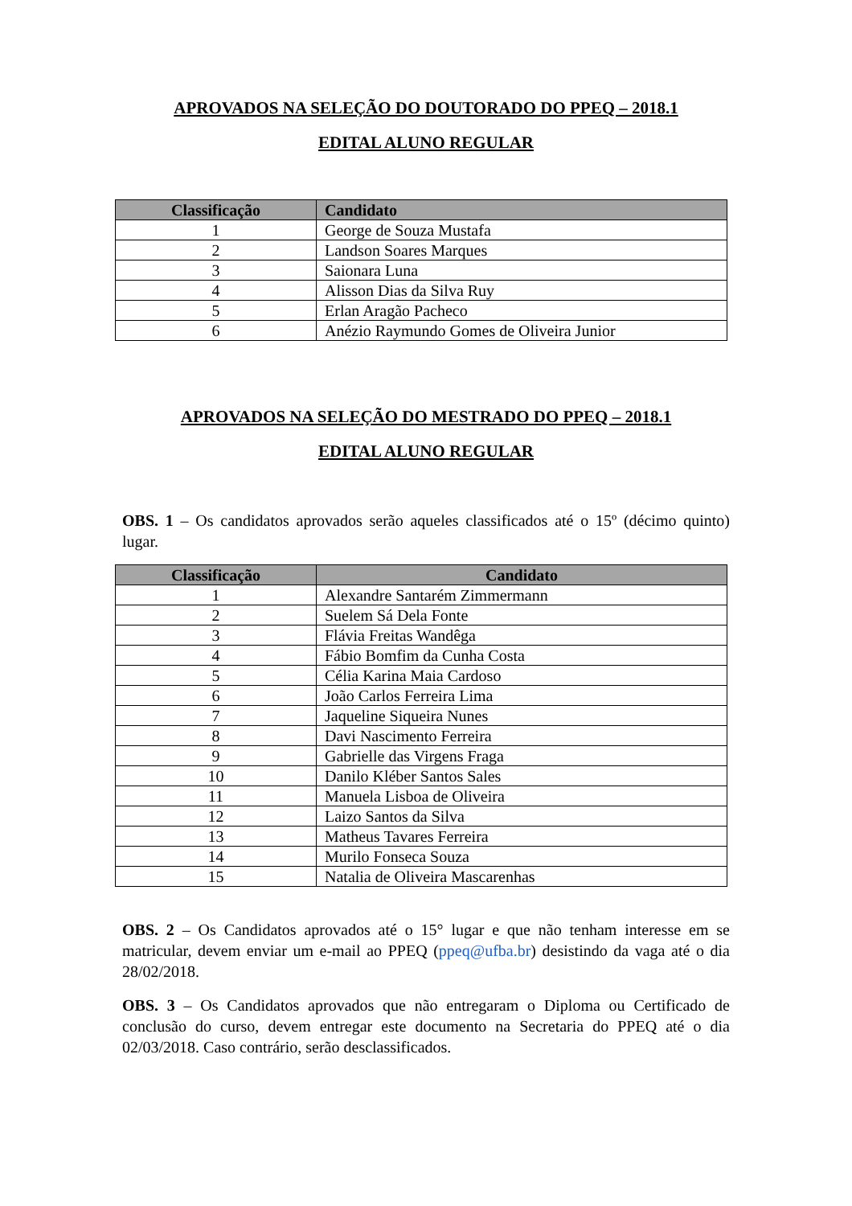APROVADOS NA SELEÇÃO DO DOUTORADO DO PPEQ – 2018.1
EDITAL ALUNO REGULAR
| Classificação | Candidato |
| --- | --- |
| 1 | George de Souza Mustafa |
| 2 | Landson Soares Marques |
| 3 | Saionara Luna |
| 4 | Alisson Dias da Silva Ruy |
| 5 | Erlan Aragão Pacheco |
| 6 | Anézio Raymundo Gomes de Oliveira Junior |
APROVADOS NA SELEÇÃO DO MESTRADO DO PPEQ – 2018.1
EDITAL ALUNO REGULAR
OBS. 1 – Os candidatos aprovados serão aqueles classificados até o 15º (décimo quinto) lugar.
| Classificação | Candidato |
| --- | --- |
| 1 | Alexandre Santarém Zimmermann |
| 2 | Suelem Sá Dela Fonte |
| 3 | Flávia Freitas Wandêga |
| 4 | Fábio Bomfim da Cunha Costa |
| 5 | Célia Karina Maia Cardoso |
| 6 | João Carlos Ferreira Lima |
| 7 | Jaqueline Siqueira Nunes |
| 8 | Davi Nascimento Ferreira |
| 9 | Gabrielle das Virgens Fraga |
| 10 | Danilo Kléber Santos Sales |
| 11 | Manuela Lisboa de Oliveira |
| 12 | Laizo Santos da Silva |
| 13 | Matheus Tavares Ferreira |
| 14 | Murilo Fonseca Souza |
| 15 | Natalia de Oliveira Mascarenhas |
OBS. 2 – Os Candidatos aprovados até o 15° lugar e que não tenham interesse em se matricular, devem enviar um e-mail ao PPEQ (ppeq@ufba.br) desistindo da vaga até o dia 28/02/2018.
OBS. 3 – Os Candidatos aprovados que não entregaram o Diploma ou Certificado de conclusão do curso, devem entregar este documento na Secretaria do PPEQ até o dia 02/03/2018. Caso contrário, serão desclassificados.